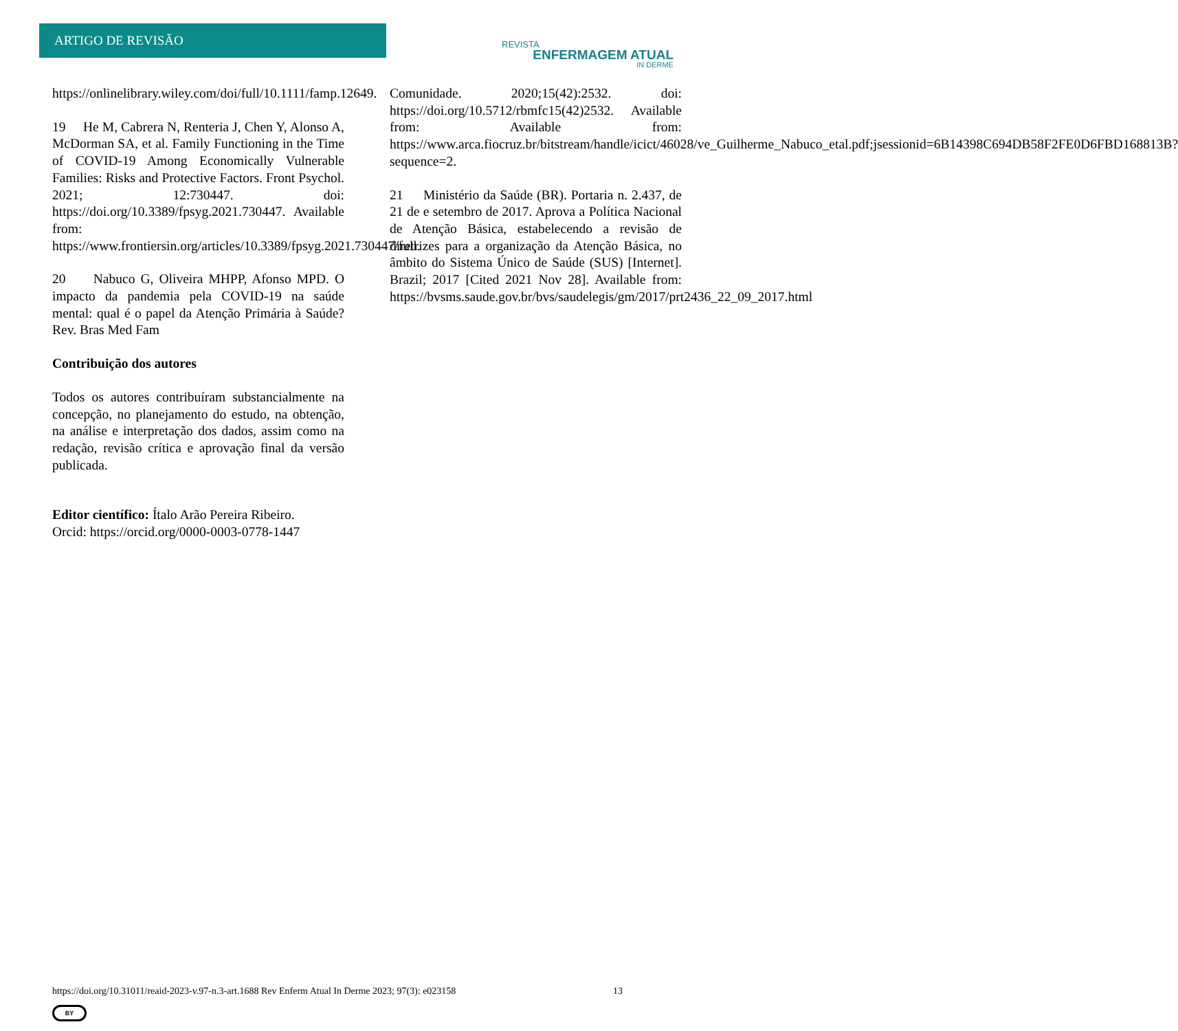ARTIGO DE REVISÃO
REVISTA
ENFERMAGEM ATUAL
IN DERME
https://onlinelibrary.wiley.com/doi/full/10.1111/famp.12649.
19 He M, Cabrera N, Renteria J, Chen Y, Alonso A, McDorman SA, et al. Family Functioning in the Time of COVID-19 Among Economically Vulnerable Families: Risks and Protective Factors. Front Psychol. 2021; 12:730447. doi: https://doi.org/10.3389/fpsyg.2021.730447. Available from: https://www.frontiersin.org/articles/10.3389/fpsyg.2021.730447/full.
20 Nabuco G, Oliveira MHPP, Afonso MPD. O impacto da pandemia pela COVID-19 na saúde mental: qual é o papel da Atenção Primária à Saúde? Rev. Bras Med Fam
Contribuição dos autores
Todos os autores contribuíram substancialmente na concepção, no planejamento do estudo, na obtenção, na análise e interpretação dos dados, assim como na redação, revisão crítica e aprovação final da versão publicada.
Editor científico: Ítalo Arão Pereira Ribeiro.
Orcid: https://orcid.org/0000-0003-0778-1447
Comunidade. 2020;15(42):2532. doi: https://doi.org/10.5712/rbmfc15(42)2532. Available from: Available from: https://www.arca.fiocruz.br/bitstream/handle/icict/46028/ve_Guilherme_Nabuco_etal.pdf;jsessionid=6B14398C694DB58F2FE0D6FBD168813B?sequence=2.
21 Ministério da Saúde (BR). Portaria n. 2.437, de 21 de e setembro de 2017. Aprova a Política Nacional de Atenção Básica, estabelecendo a revisão de diretrizes para a organização da Atenção Básica, no âmbito do Sistema Único de Saúde (SUS) [Internet]. Brazil; 2017 [Cited 2021 Nov 28]. Available from: https://bvsms.saude.gov.br/bvs/saudelegis/gm/2017/prt2436_22_09_2017.html
https://doi.org/10.31011/reaid-2023-v.97-n.3-art.1688 Rev Enferm Atual In Derme 2023; 97(3): e023158 13
BY